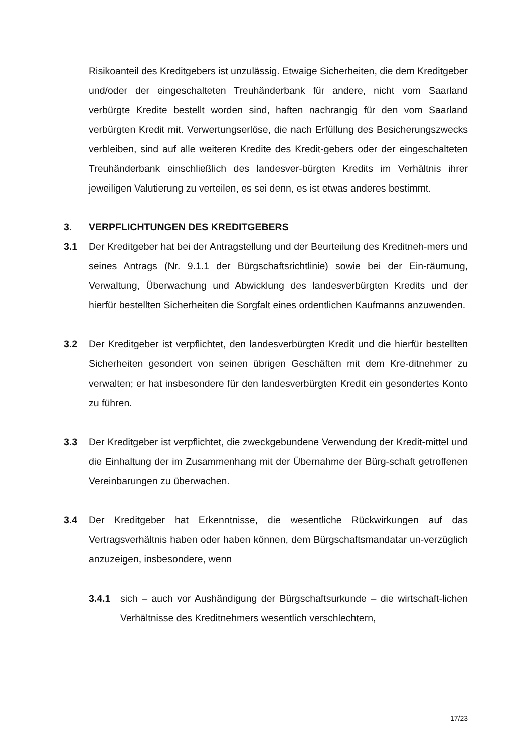Risikoanteil des Kreditgebers ist unzulässig. Etwaige Sicherheiten, die dem Kreditgeber und/oder der eingeschalteten Treuhänderbank für andere, nicht vom Saarland verbürgte Kredite bestellt worden sind, haften nachrangig für den vom Saarland verbürgten Kredit mit. Verwertungserlöse, die nach Erfüllung des Besicherungszwecks verbleiben, sind auf alle weiteren Kredite des Kredit-gebers oder der eingeschalteten Treuhänderbank einschließlich des landesver-bürgten Kredits im Verhältnis ihrer jeweiligen Valutierung zu verteilen, es sei denn, es ist etwas anderes bestimmt.
3. VERPFLICHTUNGEN DES KREDITGEBERS
3.1 Der Kreditgeber hat bei der Antragstellung und der Beurteilung des Kreditneh-mers und seines Antrags (Nr. 9.1.1 der Bürgschaftsrichtlinie) sowie bei der Ein-räumung, Verwaltung, Überwachung und Abwicklung des landesverbürgten Kredits und der hierfür bestellten Sicherheiten die Sorgfalt eines ordentlichen Kaufmanns anzuwenden.
3.2 Der Kreditgeber ist verpflichtet, den landesverbürgten Kredit und die hierfür bestellten Sicherheiten gesondert von seinen übrigen Geschäften mit dem Kre-ditnehmer zu verwalten; er hat insbesondere für den landesverbürgten Kredit ein gesondertes Konto zu führen.
3.3 Der Kreditgeber ist verpflichtet, die zweckgebundene Verwendung der Kredit-mittel und die Einhaltung der im Zusammenhang mit der Übernahme der Bürg-schaft getroffenen Vereinbarungen zu überwachen.
3.4 Der Kreditgeber hat Erkenntnisse, die wesentliche Rückwirkungen auf das Vertragsverhältnis haben oder haben können, dem Bürgschaftsmandatar un-verzüglich anzuzeigen, insbesondere, wenn
3.4.1 sich – auch vor Aushändigung der Bürgschaftsurkunde – die wirtschaft-lichen Verhältnisse des Kreditnehmers wesentlich verschlechtern,
17/23